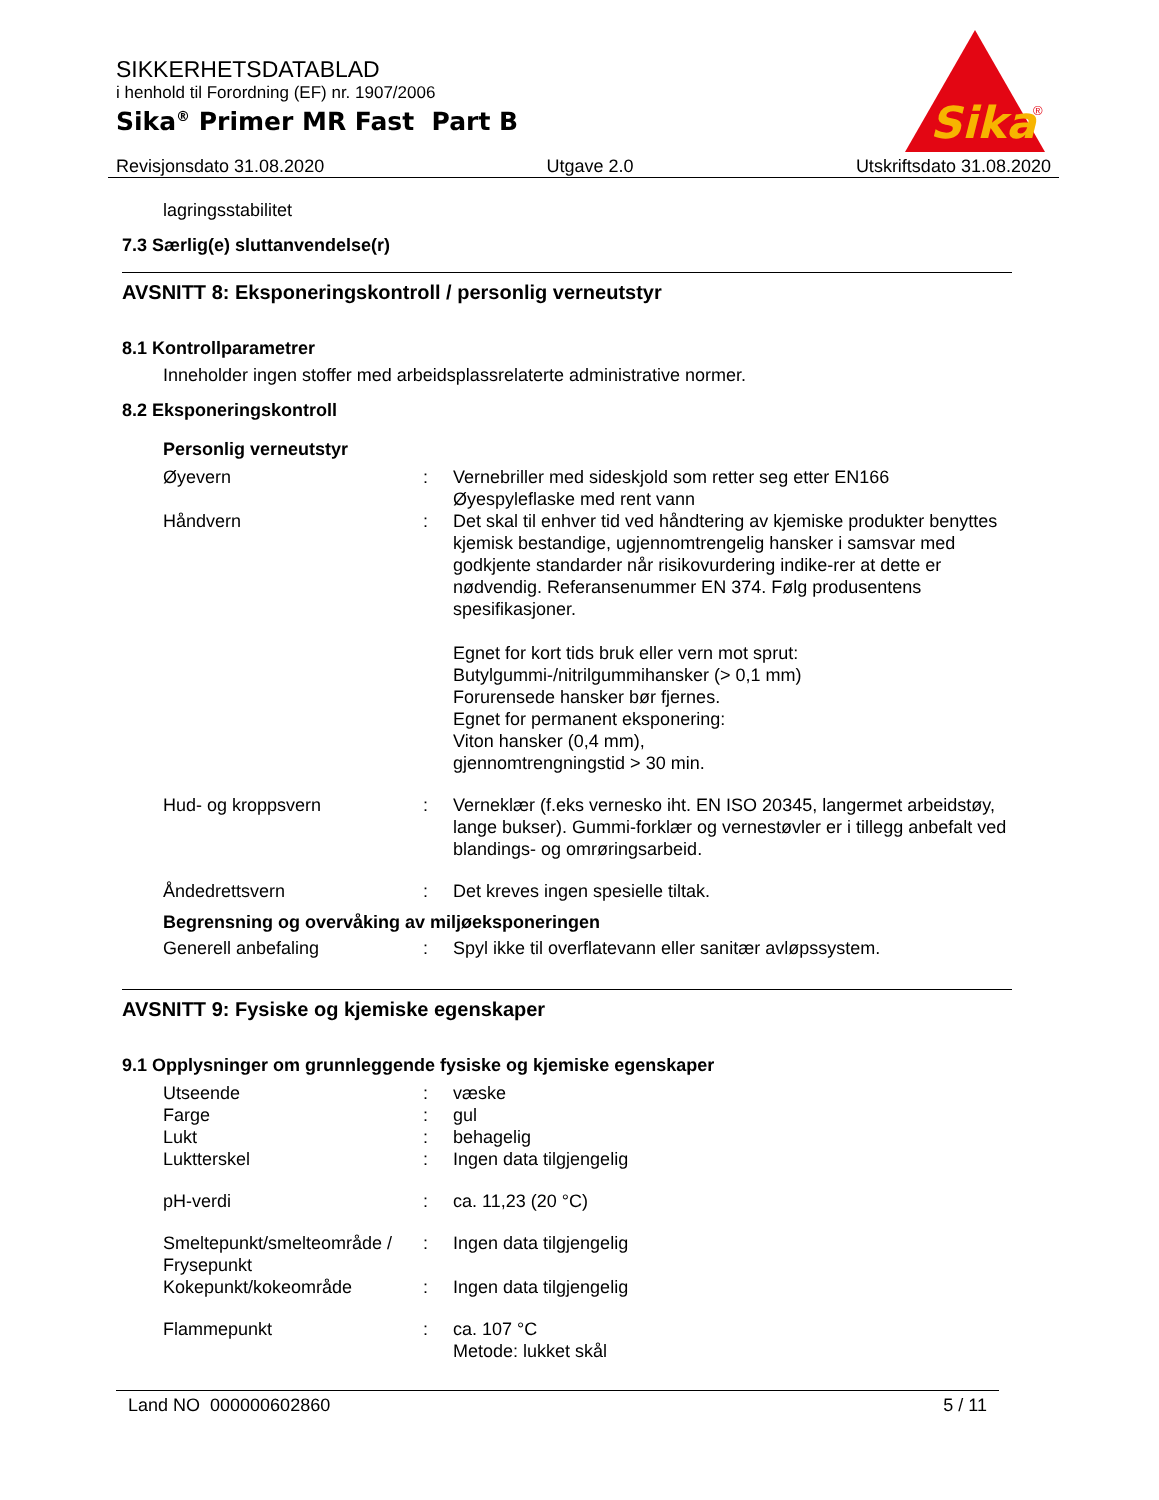SIKKERHETSDATABLAD
i henhold til Forordning (EF) nr. 1907/2006
Sika<sup>®</sup> Primer MR Fast Part B
Sika
®
Revisjonsdato 31.08.2020 Utgave 2.0 Utskriftsdato 31.08.2020
lagringsstabilitet
7.3 Særlig(e) sluttanvendelse(r)
AVSNITT 8: Eksponeringskontroll / personlig verneutstyr
8.1 Kontrollparametrer
Inneholder ingen stoffer med arbeidsplassrelaterte administrative normer.
8.2 Eksponeringskontroll
Personlig verneutstyr
Øyevern : Vernebriller med sideskjold som retter seg etter EN166
Øyespyleflaske med rent vann
Håndvern : Det skal til enhver tid ved håndtering av kjemiske produkter benyttes kjemisk bestandige, ugjennomtrengelig hansker i samsvar med godkjente standarder når risikovurdering indike-rer at dette er nødvendig. Referansenummer EN 374. Følg produsentens spesifikasjoner.
Egnet for kort tids bruk eller vern mot sprut:
Butylgummi-/nitrilgummihansker (> 0,1 mm)
Forurensede hansker bør fjernes.
Egnet for permanent eksponering:
Viton hansker (0,4 mm),
gjennomtrengningstid > 30 min.
Hud- og kroppsvern : Verneklær (f.eks vernesko iht. EN ISO 20345, langermet arbeidstøy, lange bukser). Gummi-forklær og vernestøvler er i tillegg anbefalt ved blandings- og omrøringsarbeid.
Åndedrettsvern : Det kreves ingen spesielle tiltak.
Begrensning og overvåking av miljøeksponeringen
Generell anbefaling : Spyl ikke til overflatevann eller sanitær avløpssystem.
AVSNITT 9: Fysiske og kjemiske egenskaper
9.1 Opplysninger om grunnleggende fysiske og kjemiske egenskaper
Utseende : væske
Farge : gul
Lukt : behagelig
Luktterskel : Ingen data tilgjengelig
pH-verdi : ca. 11,23 (20 °C)
Smeltepunkt/smelteområde / Frysepunkt
: Ingen data tilgjengelig
Kokepunkt/kokeområde : Ingen data tilgjengelig
Flammepunkt : ca. 107 °C
Metode: lukket skål
Land NO 000000602860 5 / 11